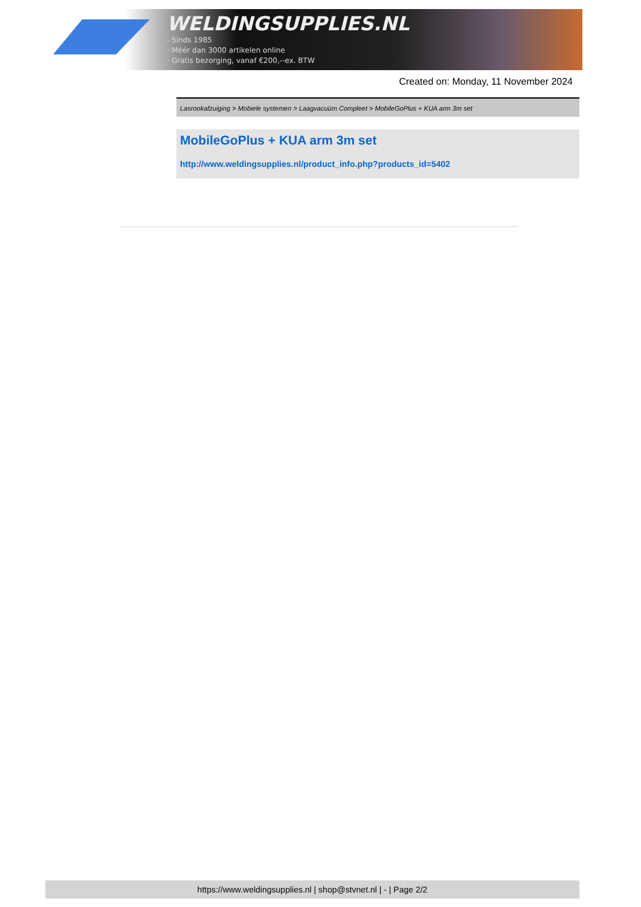WELDINGSUPPLIES.NL
- Sinds 1985
- Méér dan 3000 artikelen online
- Gratis bezorging, vanaf €200,--ex. BTW
Created on: Monday, 11 November 2024
Lasrookafzuiging > Mobiele systemen > Laagvacuüm Compleet > MobileGoPlus + KUA arm 3m set
MobileGoPlus + KUA arm 3m set
http://www.weldingsupplies.nl/product_info.php?products_id=5402
https://www.weldingsupplies.nl | shop@stvnet.nl | - | Page 2/2